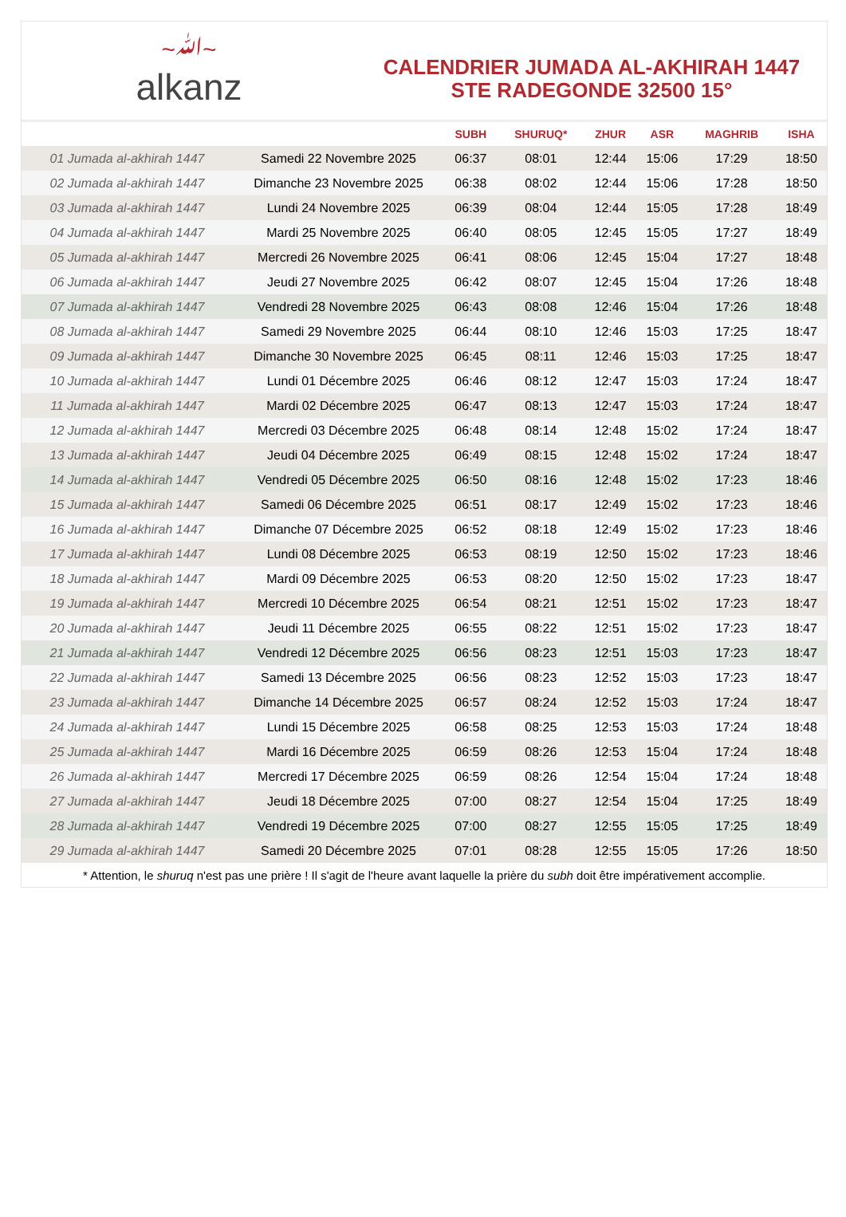~ﷲ~
alkanz
CALENDRIER JUMADA AL-AKHIRAH 1447
STE RADEGONDE 32500 15°
| | | SUBH | SHURUQ* | ZHUR | ASR | MAGHRIB | ISHA |
| --- | --- | --- | --- | --- | --- | --- | --- |
| 01 Jumada al-akhirah 1447 | Samedi 22 Novembre 2025 | 06:37 | 08:01 | 12:44 | 15:06 | 17:29 | 18:50 |
| 02 Jumada al-akhirah 1447 | Dimanche 23 Novembre 2025 | 06:38 | 08:02 | 12:44 | 15:06 | 17:28 | 18:50 |
| 03 Jumada al-akhirah 1447 | Lundi 24 Novembre 2025 | 06:39 | 08:04 | 12:44 | 15:05 | 17:28 | 18:49 |
| 04 Jumada al-akhirah 1447 | Mardi 25 Novembre 2025 | 06:40 | 08:05 | 12:45 | 15:05 | 17:27 | 18:49 |
| 05 Jumada al-akhirah 1447 | Mercredi 26 Novembre 2025 | 06:41 | 08:06 | 12:45 | 15:04 | 17:27 | 18:48 |
| 06 Jumada al-akhirah 1447 | Jeudi 27 Novembre 2025 | 06:42 | 08:07 | 12:45 | 15:04 | 17:26 | 18:48 |
| 07 Jumada al-akhirah 1447 | Vendredi 28 Novembre 2025 | 06:43 | 08:08 | 12:46 | 15:04 | 17:26 | 18:48 |
| 08 Jumada al-akhirah 1447 | Samedi 29 Novembre 2025 | 06:44 | 08:10 | 12:46 | 15:03 | 17:25 | 18:47 |
| 09 Jumada al-akhirah 1447 | Dimanche 30 Novembre 2025 | 06:45 | 08:11 | 12:46 | 15:03 | 17:25 | 18:47 |
| 10 Jumada al-akhirah 1447 | Lundi 01 Décembre 2025 | 06:46 | 08:12 | 12:47 | 15:03 | 17:24 | 18:47 |
| 11 Jumada al-akhirah 1447 | Mardi 02 Décembre 2025 | 06:47 | 08:13 | 12:47 | 15:03 | 17:24 | 18:47 |
| 12 Jumada al-akhirah 1447 | Mercredi 03 Décembre 2025 | 06:48 | 08:14 | 12:48 | 15:02 | 17:24 | 18:47 |
| 13 Jumada al-akhirah 1447 | Jeudi 04 Décembre 2025 | 06:49 | 08:15 | 12:48 | 15:02 | 17:24 | 18:47 |
| 14 Jumada al-akhirah 1447 | Vendredi 05 Décembre 2025 | 06:50 | 08:16 | 12:48 | 15:02 | 17:23 | 18:46 |
| 15 Jumada al-akhirah 1447 | Samedi 06 Décembre 2025 | 06:51 | 08:17 | 12:49 | 15:02 | 17:23 | 18:46 |
| 16 Jumada al-akhirah 1447 | Dimanche 07 Décembre 2025 | 06:52 | 08:18 | 12:49 | 15:02 | 17:23 | 18:46 |
| 17 Jumada al-akhirah 1447 | Lundi 08 Décembre 2025 | 06:53 | 08:19 | 12:50 | 15:02 | 17:23 | 18:46 |
| 18 Jumada al-akhirah 1447 | Mardi 09 Décembre 2025 | 06:53 | 08:20 | 12:50 | 15:02 | 17:23 | 18:47 |
| 19 Jumada al-akhirah 1447 | Mercredi 10 Décembre 2025 | 06:54 | 08:21 | 12:51 | 15:02 | 17:23 | 18:47 |
| 20 Jumada al-akhirah 1447 | Jeudi 11 Décembre 2025 | 06:55 | 08:22 | 12:51 | 15:02 | 17:23 | 18:47 |
| 21 Jumada al-akhirah 1447 | Vendredi 12 Décembre 2025 | 06:56 | 08:23 | 12:51 | 15:03 | 17:23 | 18:47 |
| 22 Jumada al-akhirah 1447 | Samedi 13 Décembre 2025 | 06:56 | 08:23 | 12:52 | 15:03 | 17:23 | 18:47 |
| 23 Jumada al-akhirah 1447 | Dimanche 14 Décembre 2025 | 06:57 | 08:24 | 12:52 | 15:03 | 17:24 | 18:47 |
| 24 Jumada al-akhirah 1447 | Lundi 15 Décembre 2025 | 06:58 | 08:25 | 12:53 | 15:03 | 17:24 | 18:48 |
| 25 Jumada al-akhirah 1447 | Mardi 16 Décembre 2025 | 06:59 | 08:26 | 12:53 | 15:04 | 17:24 | 18:48 |
| 26 Jumada al-akhirah 1447 | Mercredi 17 Décembre 2025 | 06:59 | 08:26 | 12:54 | 15:04 | 17:24 | 18:48 |
| 27 Jumada al-akhirah 1447 | Jeudi 18 Décembre 2025 | 07:00 | 08:27 | 12:54 | 15:04 | 17:25 | 18:49 |
| 28 Jumada al-akhirah 1447 | Vendredi 19 Décembre 2025 | 07:00 | 08:27 | 12:55 | 15:05 | 17:25 | 18:49 |
| 29 Jumada al-akhirah 1447 | Samedi 20 Décembre 2025 | 07:01 | 08:28 | 12:55 | 15:05 | 17:26 | 18:50 |
* Attention, le shuruq n'est pas une prière ! Il s'agit de l'heure avant laquelle la prière du subh doit être impérativement accomplie.